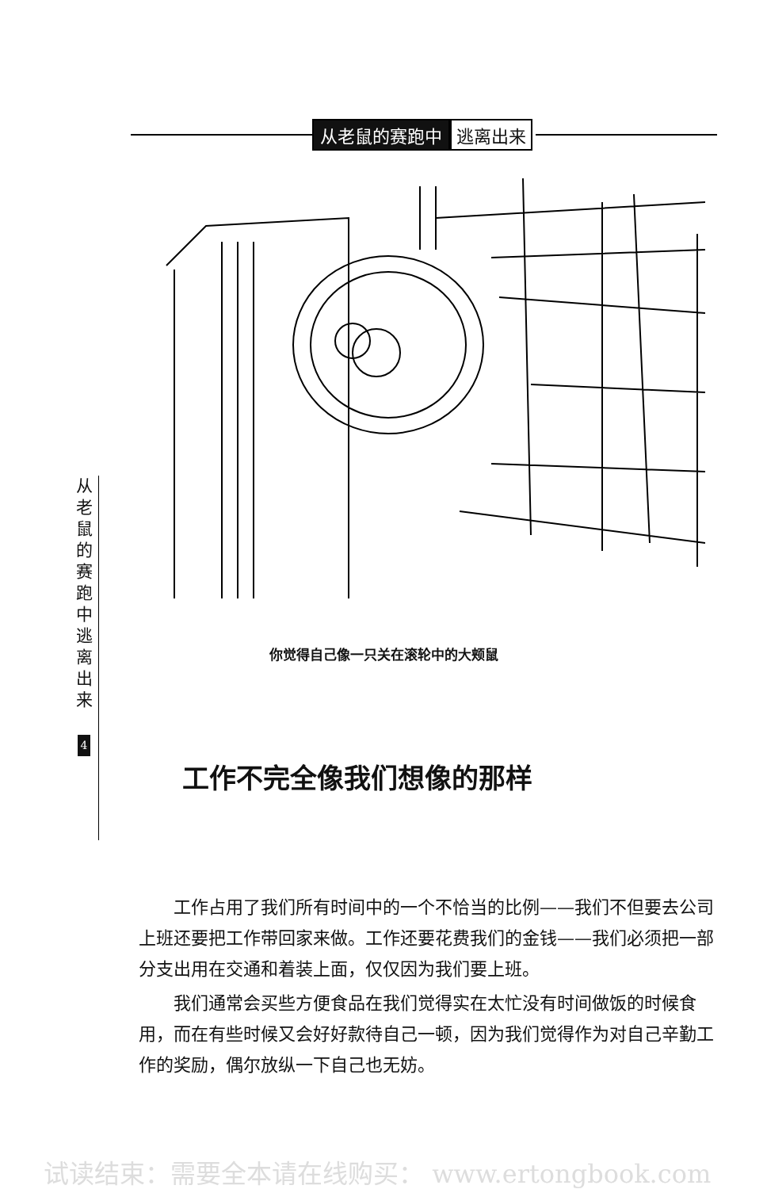从老鼠的赛跑中 逃离出来
你觉得自己像一只关在滚轮中的大颊鼠
从
老
鼠
的
赛
跑
中
逃
离
出
来
4
工作不完全像我们想像的那样
工作占用了我们所有时间中的一个不恰当的比例——我们不但要去公司上班还要把工作带回家来做。工作还要花费我们的金钱——我们必须把一部分支出用在交通和着装上面，仅仅因为我们要上班。
我们通常会买些方便食品在我们觉得实在太忙没有时间做饭的时候食用，而在有些时候又会好好款待自己一顿，因为我们觉得作为对自己辛勤工作的奖励，偶尔放纵一下自己也无妨。
试读结束：需要全本请在线购买： www.ertongbook.com